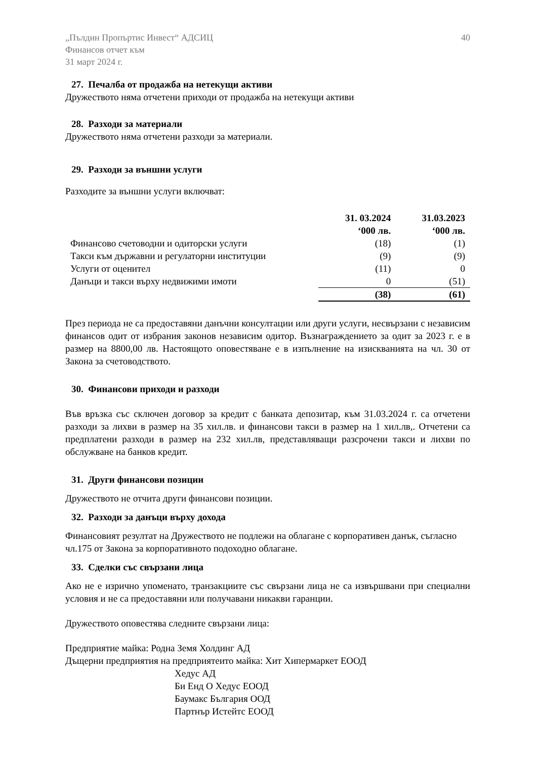„Пълдин Пропъртис Инвест“ АДСИЦ
Финансов отчет към
31 март 2024 г.
40
27. Печалба от продажба на нетекущи активи
Дружеството няма отчетени приходи от продажба на нетекущи активи
28. Разходи за материали
Дружеството няма отчетени разходи за материали.
29. Разходи за външни услуги
Разходите за външни услуги включват:
| | 31. 03.2024 ‘000 лв. | 31.03.2023 ‘000 лв. |
| Финансово счетоводни и одиторски услуги | (18) | (1) |
| Такси към държавни и регулаторни институции | (9) | (9) |
| Услуги от оценител | (11) | 0 |
| Данъци и такси върху недвижими имоти | 0 | (51) |
| | (38) | (61) |
През периода не са предоставяни данъчни консултации или други услуги, несвързани с независим финансов одит от избрания законов независим одитор. Възнаграждението за одит за 2023 г. е в размер на 8800,00 лв. Настоящото оповестяване е в изпълнение на изискванията на чл. 30 от Закона за счетоводството.
30. Финансови приходи и разходи
Във връзка със сключен договор за кредит с банката депозитар, към 31.03.2024 г. са отчетени разходи за лихви в размер на 35 хил.лв. и финансови такси в размер на 1 хил.лв,. Отчетени са предплатени разходи в размер на 232 хил.лв, представляващи разсрочени такси и лихви по обслужване на банков кредит.
31. Други финансови позиции
Дружеството не отчита други финансови позиции.
32. Разходи за данъци върху дохода
Финансовият резултат на Дружеството не подлежи на облагане с корпоративен данък, съгласно чл.175 от Закона за корпоративното подоходно облагане.
33. Сделки със свързани лица
Ако не е изрично упоменато, транзакциите със свързани лица не са извършвани при специални условия и не са предоставяни или получавани никакви гаранции.
Дружеството оповестява следните свързани лица:
Предприятие майка: Родна Земя Холдинг АД
Дъщерни предприятия на предприятеито майка: Хит Хипермаркет ЕООД
Хедус АД
Би Енд О Хедус ЕООД
Баумакс България ООД
Партнър Истейтс ЕООД